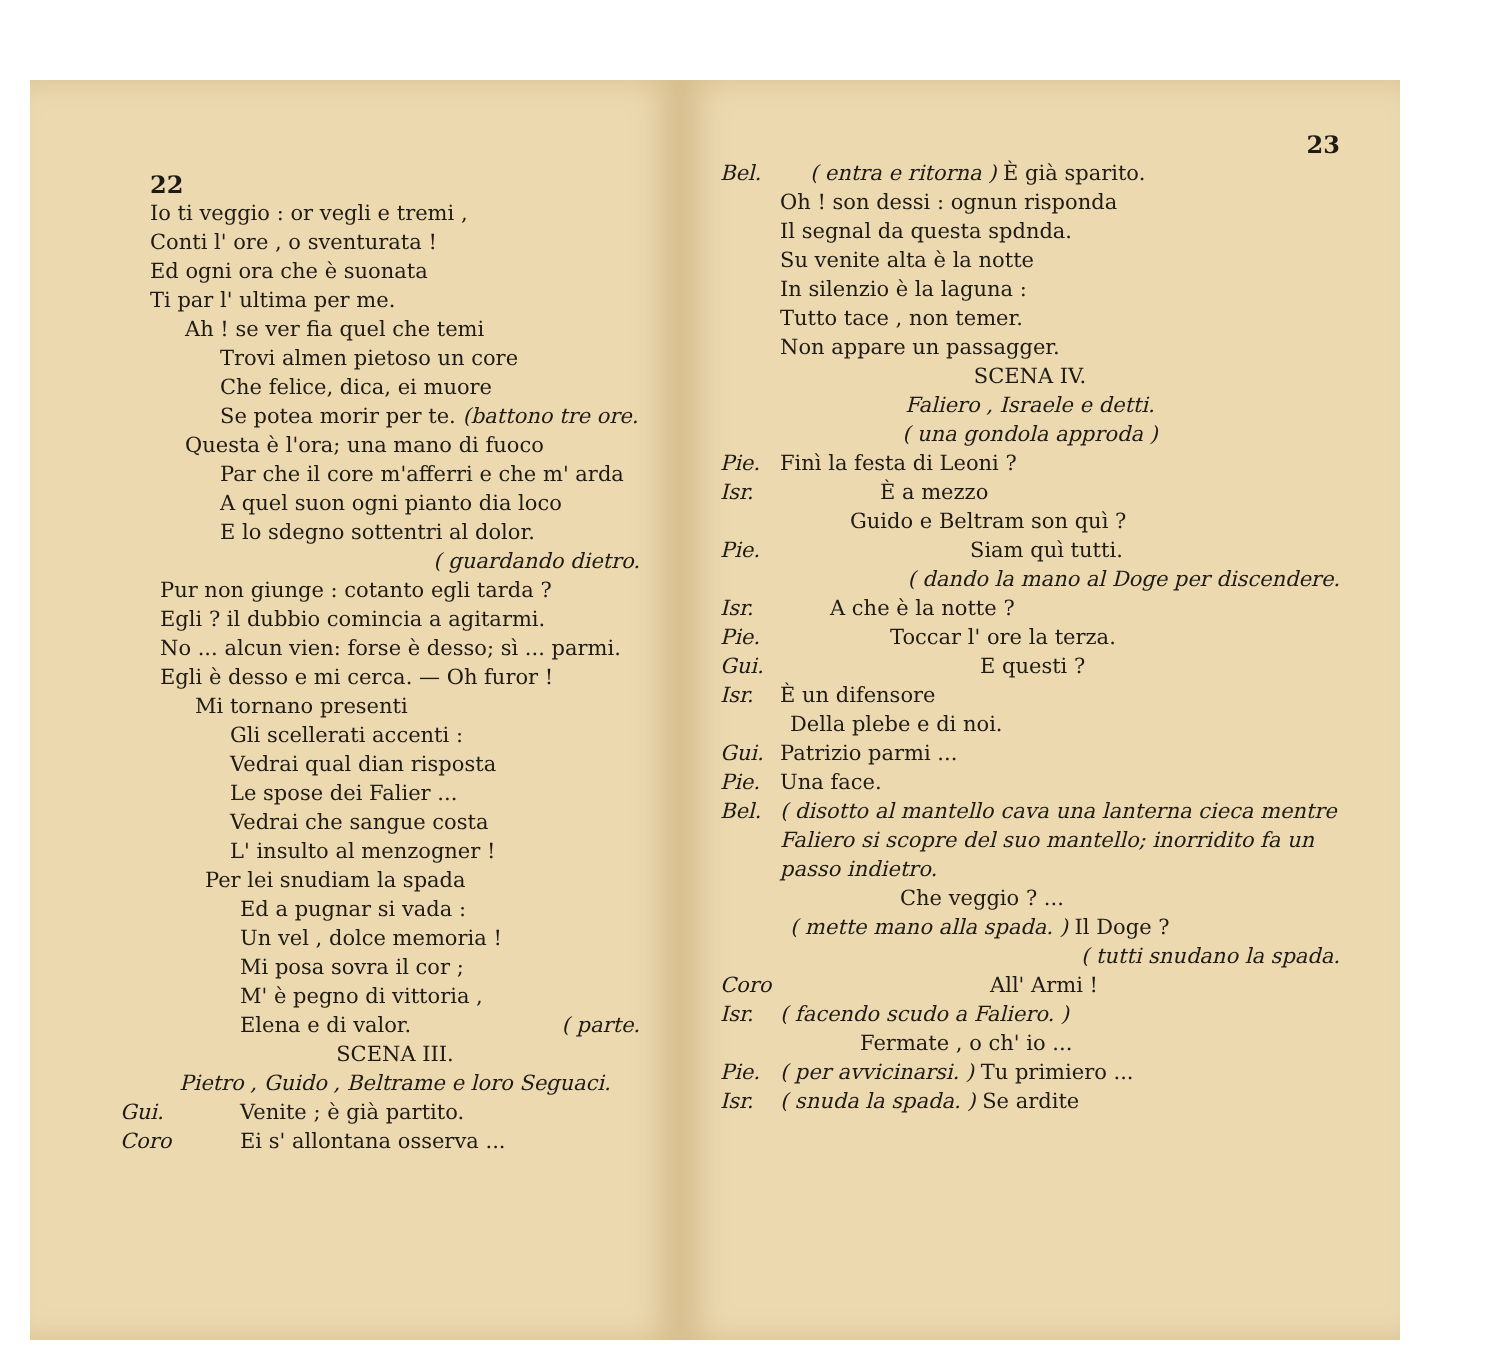22
Io ti veggio : or vegli e tremi ,
Conti l' ore , o sventurata !
Ed ogni ora che è suonata
Ti par l' ultima per me.
Ah ! se ver fia quel che temi
Trovi almen pietoso un core
Che felice, dica, ei muore
Se potea morir per te. (battono tre ore.
Questa è l'ora; una mano di fuoco
Par che il core m'afferri e che m' arda
A quel suon ogni pianto dia loco
E lo sdegno sottentri al dolor.
( guardando dietro.
Pur non giunge : cotanto egli tarda ?
Egli ? il dubbio comincia a agitarmi.
No ... alcun vien: forse è desso; sì ... parmi.
Egli è desso e mi cerca. — Oh furor !
Mi tornano presenti
Gli scellerati accenti :
Vedrai qual dian risposta
Le spose dei Falier ...
Vedrai che sangue costa
L' insulto al menzogner !
Per lei snudiam la spada
Ed a pugnar si vada :
Un vel , dolce memoria !
Mi posa sovra il cor ;
M' è pegno di vittoria ,
Elena e di valor. ( parte.
SCENA III.
Pietro , Guido , Beltrame e loro Seguaci.
Gui. Venite ; è già partito.
Coro Ei s' allontana osserva ...
23
Bel. ( entra e ritorna ) È già sparito.
Oh ! son dessi : ognun risponda
Il segnal da questa spdnda.
Su venite alta è la notte
In silenzio è la laguna :
Tutto tace , non temer.
Non appare un passagger.
SCENA IV.
Faliero , Israele e detti.
( una gondola approda )
Pie. Finì la festa di Leoni ?
Isr. È a mezzo
Guido e Beltram son quì ?
Pie. Siam quì tutti.
( dando la mano al Doge per discendere.
Isr. A che è la notte ?
Pie. Toccar l' ore la terza.
Gui. E questi ?
Isr. È un difensore
Della plebe e di noi.
Gui. Patrizio parmi ...
Pie. Una face.
Bel. ( disotto al mantello cava una lanterna cieca mentre Faliero si scopre del suo mantello; inorridito fa un passo indietro.
Che veggio ? ...
( mette mano alla spada. ) Il Doge ?
( tutti snudano la spada.
Coro All' Armi !
Isr. ( facendo scudo a Faliero. )
Fermate , o ch' io ...
Pie. ( per avvicinarsi. ) Tu primiero ...
Isr. ( snuda la spada. ) Se ardite